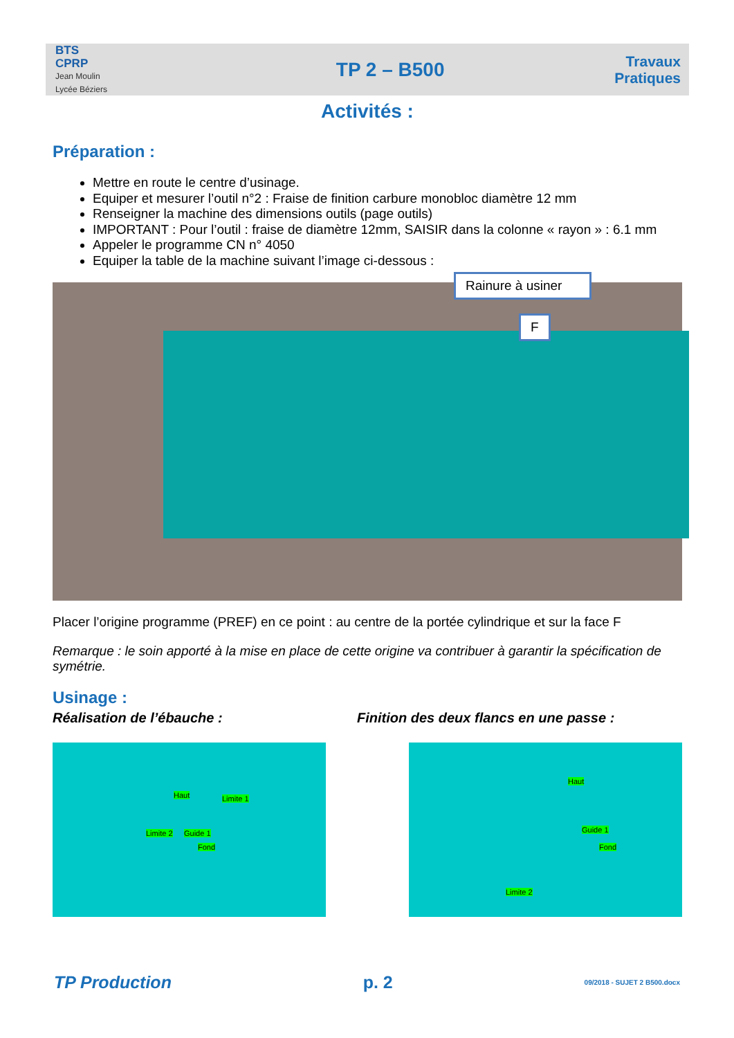BTS
CPRP
Jean Moulin
Lycée Béziers
TP 2 – B500
Travaux
Pratiques
Activités :
Préparation :
Mettre en route le centre d’usinage.
Equiper et mesurer l’outil n°2 : Fraise de finition carbure monobloc diamètre 12 mm
Renseigner la machine des dimensions outils (page outils)
IMPORTANT : Pour l’outil : fraise de diamètre 12mm, SAISIR dans la colonne « rayon » : 6.1 mm
Appeler le programme CN n° 4050
Equiper la table de la machine suivant l’image ci-dessous :
Rainure à usiner
F
Placer l’origine programme (PREF) en ce point : au centre de la portée cylindrique et sur la face F
Remarque : le soin apporté à la mise en place de cette origine va contribuer à garantir la spécification de symétrie.
Usinage :
Réalisation de l’ébauche : Finition des deux flancs en une passe :
Haut Limite 1
Limite 2 Guide 1
Fond
Haut
Guide 1
Fond
Limite 2
TP Production p. 2 09/2018 - SUJET 2 B500.docx